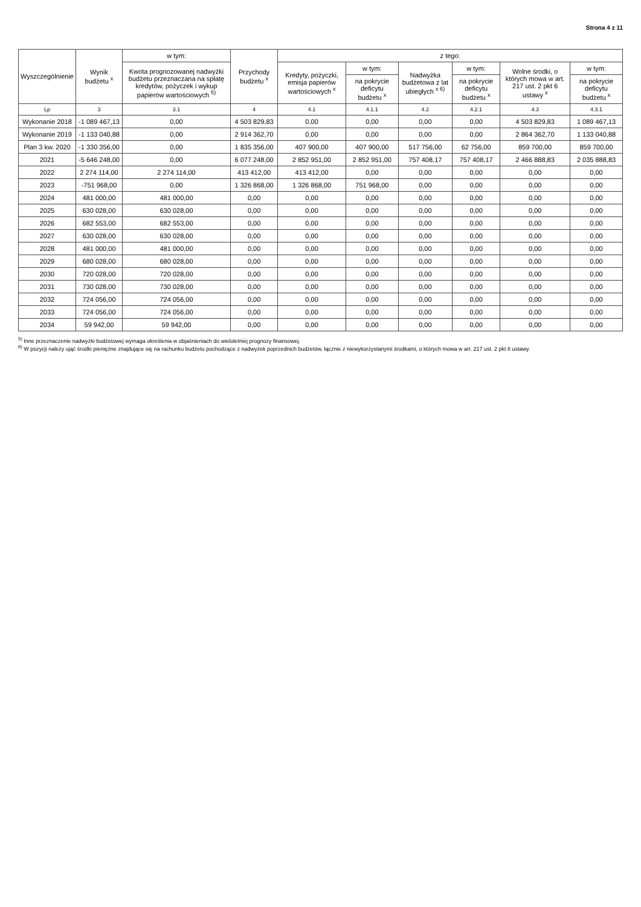Strona 4 z 11
| Wyszczególnienie | Wynik budżetu <sup>x</sup> | w tym: | Przychody budżetu <sup>x</sup> | z tego: | | | | | |
| --- | --- | --- | --- | --- | --- | --- | --- | --- | --- |
| | | Kwota prognozowanej nadwyżki budżetu przeznaczana na spłatę kredytów, pożyczek i wykup papierów wartościowych <sup>5)</sup> | | Kredyty, pożyczki, emisja papierów wartościowych <sup>x</sup> | w tym: | Nadwyżka budżetowa z lat ubiegłych <sup>x 6)</sup> | w tym: | Wolne środki, o których mowa w art. 217 ust. 2 pkt 6 ustawy <sup>x</sup> | w tym: |
| | | | | | na pokrycie deficytu budżetu <sup>x</sup> | | na pokrycie deficytu budżetu <sup>x</sup> | | na pokrycie deficytu budżetu <sup>x</sup> |
| Lp | 3 | 3.1 | 4 | 4.1 | 4.1.1 | 4.2 | 4.2.1 | 4.3 | 4.3.1 |
| Wykonanie 2018 | -1 089 467,13 | 0,00 | 4 503 829,83 | 0,00 | 0,00 | 0,00 | 0,00 | 4 503 829,83 | 1 089 467,13 |
| Wykonanie 2019 | -1 133 040,88 | 0,00 | 2 914 362,70 | 0,00 | 0,00 | 0,00 | 0,00 | 2 864 362,70 | 1 133 040,88 |
| Plan 3 kw. 2020 | -1 330 356,00 | 0,00 | 1 835 356,00 | 407 900,00 | 407 900,00 | 517 756,00 | 62 756,00 | 859 700,00 | 859 700,00 |
| 2021 | -5 646 248,00 | 0,00 | 6 077 248,00 | 2 852 951,00 | 2 852 951,00 | 757 408,17 | 757 408,17 | 2 466 888,83 | 2 035 888,83 |
| 2022 | 2 274 114,00 | 2 274 114,00 | 413 412,00 | 413 412,00 | 0,00 | 0,00 | 0,00 | 0,00 | 0,00 |
| 2023 | -751 968,00 | 0,00 | 1 326 868,00 | 1 326 868,00 | 751 968,00 | 0,00 | 0,00 | 0,00 | 0,00 |
| 2024 | 481 000,00 | 481 000,00 | 0,00 | 0,00 | 0,00 | 0,00 | 0,00 | 0,00 | 0,00 |
| 2025 | 630 028,00 | 630 028,00 | 0,00 | 0,00 | 0,00 | 0,00 | 0,00 | 0,00 | 0,00 |
| 2026 | 682 553,00 | 682 553,00 | 0,00 | 0,00 | 0,00 | 0,00 | 0,00 | 0,00 | 0,00 |
| 2027 | 630 028,00 | 630 028,00 | 0,00 | 0,00 | 0,00 | 0,00 | 0,00 | 0,00 | 0,00 |
| 2028 | 481 000,00 | 481 000,00 | 0,00 | 0,00 | 0,00 | 0,00 | 0,00 | 0,00 | 0,00 |
| 2029 | 680 028,00 | 680 028,00 | 0,00 | 0,00 | 0,00 | 0,00 | 0,00 | 0,00 | 0,00 |
| 2030 | 720 028,00 | 720 028,00 | 0,00 | 0,00 | 0,00 | 0,00 | 0,00 | 0,00 | 0,00 |
| 2031 | 730 028,00 | 730 028,00 | 0,00 | 0,00 | 0,00 | 0,00 | 0,00 | 0,00 | 0,00 |
| 2032 | 724 056,00 | 724 056,00 | 0,00 | 0,00 | 0,00 | 0,00 | 0,00 | 0,00 | 0,00 |
| 2033 | 724 056,00 | 724 056,00 | 0,00 | 0,00 | 0,00 | 0,00 | 0,00 | 0,00 | 0,00 |
| 2034 | 59 942,00 | 59 942,00 | 0,00 | 0,00 | 0,00 | 0,00 | 0,00 | 0,00 | 0,00 |
<sup>5)</sup> Inne przeznaczenie nadwyżki budżetowej wymaga określenia w objaśnieniach do wieloletniej prognozy finansowej.
<sup>6)</sup> W pozycji należy ująć środki pieniężne znajdujące się na rachunku budżetu pochodzące z nadwyżek poprzednich budżetów, łącznie z niewykorzystanymi środkami, o których mowa w art. 217 ust. 2 pkt 8 ustawy.